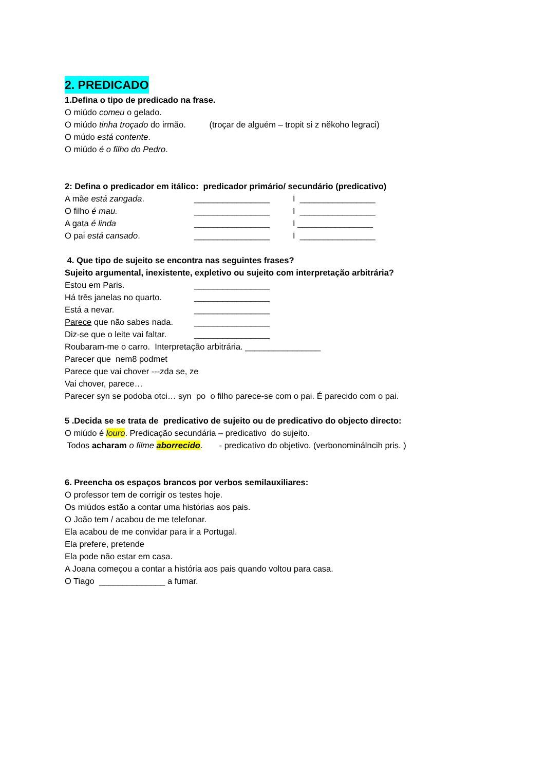2. PREDICADO
1.Defina o tipo de predicado na frase.
O miúdo comeu o gelado.
O miúdo tinha troçado do irmão. (troçar de alguém – tropit si z někoho legraci)
O múdo está contente.
O miúdo é o filho do Pedro.
2: Defina o predicador em itálico: predicador primário/ secundário (predicativo)
A mãe está zangada. ________________ I ________________
O filho é mau. ________________ I ________________
A gata é linda ________________ I ________________
O pai está cansado. ________________ I ________________
4. Que tipo de sujeito se encontra nas seguintes frases?
Sujeito argumental, inexistente, expletivo ou sujeito com interpretação arbitrária?
Estou em Paris. ________________
Há três janelas no quarto. ________________
Está a nevar. ________________
Parece que não sabes nada. ________________
Diz-se que o leite vai faltar. ________________
Roubaram-me o carro. Interpretação arbitrária. ________________
Parecer que nem8 podmet
Parece que vai chover ---zda se, ze
Vai chover, parece…
Parecer syn se podoba otci… syn po o filho parece-se com o pai. É parecido com o pai.
5 .Decida se se trata de predicativo de sujeito ou de predicativo do objecto directo:
O miúdo é louro. Predicação secundária – predicativo do sujeito.
Todos acharam o filme aborrecido. - predicativo do objetivo. (verbonominálncih pris. )
6. Preencha os espaços brancos por verbos semilauxiliares:
O professor tem de corrigir os testes hoje.
Os miúdos estão a contar uma histórias aos pais.
O João tem / acabou de me telefonar.
Ela acabou de me convidar para ir a Portugal.
Ela prefere, pretende
Ela pode não estar em casa.
A Joana começou a contar a história aos pais quando voltou para casa.
O Tiago ______________ a fumar.